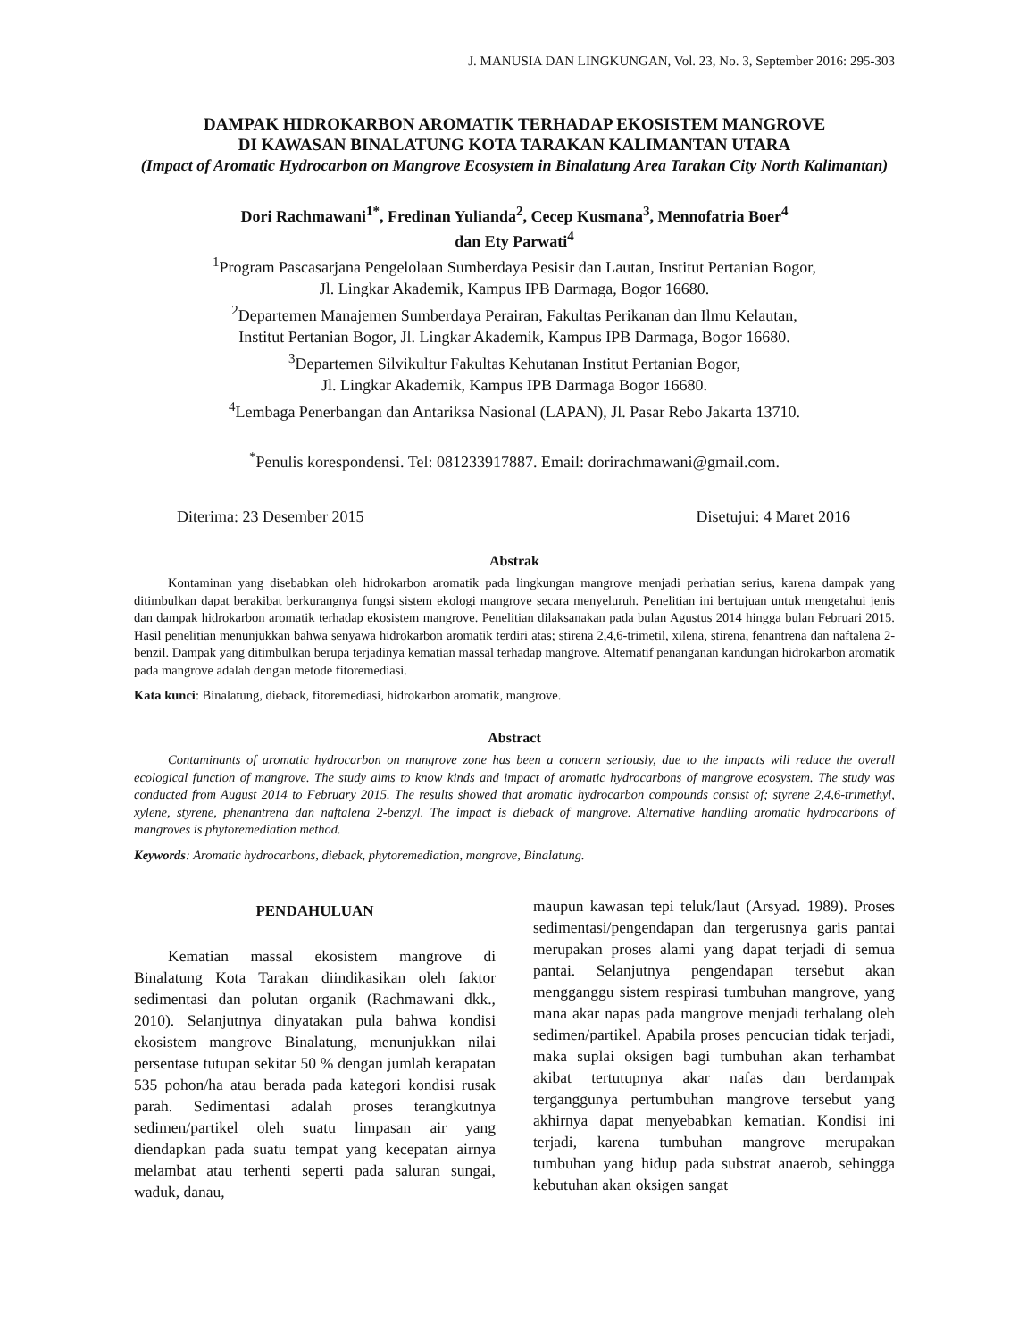J. MANUSIA DAN LINGKUNGAN, Vol. 23, No. 3, September 2016: 295-303
DAMPAK HIDROKARBON AROMATIK TERHADAP EKOSISTEM MANGROVE
DI KAWASAN BINALATUNG KOTA TARAKAN KALIMANTAN UTARA
(Impact of Aromatic Hydrocarbon on Mangrove Ecosystem in Binalatung Area Tarakan City North Kalimantan)
Dori Rachmawani<sup>1*</sup>, Fredinan Yulianda<sup>2</sup>, Cecep Kusmana<sup>3</sup>, Mennofatria Boer<sup>4</sup>
dan Ety Parwati<sup>4</sup>
<sup>1</sup> Program Pascasarjana Pengelolaan Sumberdaya Pesisir dan Lautan, Institut Pertanian Bogor,
Jl. Lingkar Akademik, Kampus IPB Darmaga, Bogor 16680.
<sup>2</sup> Departemen Manajemen Sumberdaya Perairan, Fakultas Perikanan dan Ilmu Kelautan,
Institut Pertanian Bogor, Jl. Lingkar Akademik, Kampus IPB Darmaga, Bogor 16680.
<sup>3</sup> Departemen Silvikultur Fakultas Kehutanan Institut Pertanian Bogor,
Jl. Lingkar Akademik, Kampus IPB Darmaga Bogor 16680.
<sup>4</sup> Lembaga Penerbangan dan Antariksa Nasional (LAPAN), Jl. Pasar Rebo Jakarta 13710.
<sup>*</sup> Penulis korespondensi. Tel: 081233917887. Email: dorirachmawani@gmail.com.
Diterima: 23 Desember 2015 Disetujui: 4 Maret 2016
Abstrak
Kontaminan yang disebabkan oleh hidrokarbon aromatik pada lingkungan mangrove menjadi perhatian serius, karena dampak yang ditimbulkan dapat berakibat berkurangnya fungsi sistem ekologi mangrove secara menyeluruh. Penelitian ini bertujuan untuk mengetahui jenis dan dampak hidrokarbon aromatik terhadap ekosistem mangrove. Penelitian dilaksanakan pada bulan Agustus 2014 hingga bulan Februari 2015. Hasil penelitian menunjukkan bahwa senyawa hidrokarbon aromatik terdiri atas; stirena 2,4,6-trimetil, xilena, stirena, fenantrena dan naftalena 2-benzil. Dampak yang ditimbulkan berupa terjadinya kematian massal terhadap mangrove. Alternatif penanganan kandungan hidrokarbon aromatik pada mangrove adalah dengan metode fitoremediasi.
Kata kunci: Binalatung, dieback, fitoremediasi, hidrokarbon aromatik, mangrove.
Abstract
Contaminants of aromatic hydrocarbon on mangrove zone has been a concern seriously, due to the impacts will reduce the overall ecological function of mangrove. The study aims to know kinds and impact of aromatic hydrocarbons of mangrove ecosystem. The study was conducted from August 2014 to February 2015. The results showed that aromatic hydrocarbon compounds consist of; styrene 2,4,6-trimethyl, xylene, styrene, phenantrena dan naftalena 2-benzyl. The impact is dieback of mangrove. Alternative handling aromatic hydrocarbons of mangroves is phytoremediation method.
Keywords: Aromatic hydrocarbons, dieback, phytoremediation, mangrove, Binalatung.
PENDAHULUAN
Kematian massal ekosistem mangrove di Binalatung Kota Tarakan diindikasikan oleh faktor sedimentasi dan polutan organik (Rachmawani dkk., 2010). Selanjutnya dinyatakan pula bahwa kondisi ekosistem mangrove Binalatung, menunjukkan nilai persentase tutupan sekitar 50 % dengan jumlah kerapatan 535 pohon/ha atau berada pada kategori kondisi rusak parah. Sedimentasi adalah proses terangkutnya sedimen/partikel oleh suatu limpasan air yang diendapkan pada suatu tempat yang kecepatan airnya melambat atau terhenti seperti pada saluran sungai, waduk, danau,
maupun kawasan tepi teluk/laut (Arsyad. 1989). Proses sedimentasi/pengendapan dan tergerusnya garis pantai merupakan proses alami yang dapat terjadi di semua pantai. Selanjutnya pengendapan tersebut akan mengganggu sistem respirasi tumbuhan mangrove, yang mana akar napas pada mangrove menjadi terhalang oleh sedimen/partikel. Apabila proses pencucian tidak terjadi, maka suplai oksigen bagi tumbuhan akan terhambat akibat tertutupnya akar nafas dan berdampak terganggunya pertumbuhan mangrove tersebut yang akhirnya dapat menyebabkan kematian. Kondisi ini terjadi, karena tumbuhan mangrove merupakan tumbuhan yang hidup pada substrat anaerob, sehingga kebutuhan akan oksigen sangat